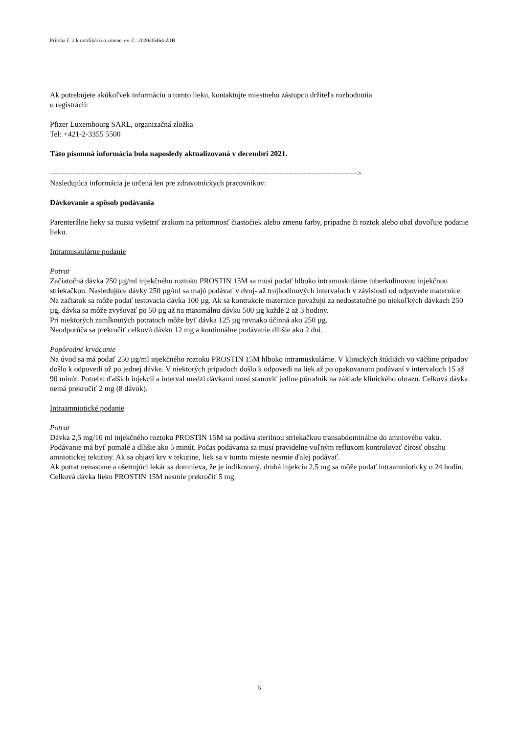Príloha č. 2 k notifikácii o zmene, ev. č.: 2020/05464-Z1B
Ak potrebujete akúkoľvek informáciu o tomto lieku, kontaktujte miestneho zástupcu držiteľa rozhodnutia
o registrácii:
Pfizer Luxembourg SARL, organizačná zložka
Tel: +421-2-3355 5500
Táto písomná informácia bola naposledy aktualizovaná v decembri 2021.
------------------------------------------------------------------------------------------------------------------------->
Nasledujúca informácia je určená len pre zdravotníckych pracovníkov:
Dávkovanie a spôsob podávania
Parenterálne lieky sa musia vyšetriť zrakom na prítomnosť čiastočiek alebo zmenu farby, prípadne či roztok alebo obal dovoľuje podanie lieku.
Intramuskulárne podanie
Potrat
Začiatočná dávka 250 µg/ml injekčného roztoku PROSTIN 15M sa musí podať hlboko intramuskulárne tuberkulínovou injekčnou striekačkou. Nasledujúce dávky 250 µg/ml sa majú podávať v dvoj- až trojhodinových intervaloch v závislosti od odpovede maternice. Na začiatok sa môže podať testovacia dávka 100 µg. Ak sa kontrakcie maternice považujú za nedostatočné po niekoľkých dávkach 250 µg, dávka sa môže zvyšovať po 50 µg až na maximálnu dávku 500 µg každé 2 až 3 hodiny.
Pri niektorých zamĺknutých potratoch môže byť dávka 125 µg rovnako účinná ako 250 µg.
Neodporúča sa prekročiť celkovú dávku 12 mg a kontinuálne podávanie dlhšie ako 2 dni.
Popôrodné krvácanie
Na úvod sa má podať 250 µg/ml injekčného roztoku PROSTIN 15M hlboko intramuskulárne. V klinických štúdiách vo väčšine prípadov došlo k odpovedi už po jednej dávke. V niektorých prípadoch došlo k odpovedi na liek až po opakovanom podávaní v intervaloch 15 až 90 minút. Potrebu ďalších injekcií a interval medzi dávkami musí stanoviť jedine pôrodník na základe klinického obrazu. Celková dávka nemá prekročiť 2 mg (8 dávok).
Intraamniotické podanie
Potrat
Dávka 2,5 mg/10 ml injekčného roztoku PROSTIN 15M sa podáva sterilnou striekačkou transabdominálne do amniového vaku. Podávanie má byť pomalé a dlhšie ako 5 minút. Počas podávania sa musí pravidelne voľným refluxom kontrolovať čírosť obsahu amniotickej tekutiny. Ak sa objaví krv v tekutine, liek sa v tomto mieste nesmie ďalej podávať.
Ak potrat nenastane a ošetrujúci lekár sa domnieva, že je indikovaný, druhá injekcia 2,5 mg sa môže podať intraamnioticky o 24 hodín.
Celková dávka lieku PROSTIN 15M nesmie prekročiť 5 mg.
5